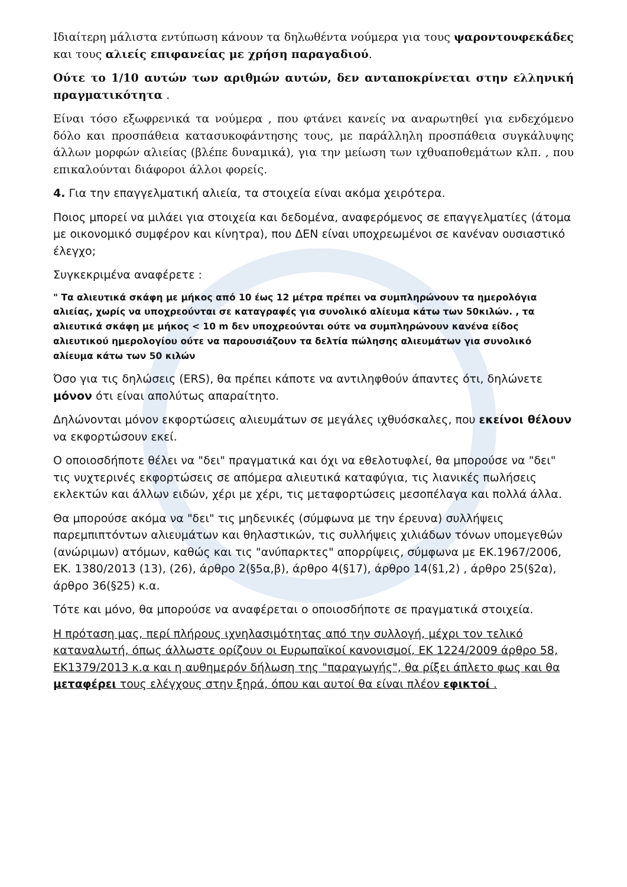Ιδιαίτερη μάλιστα εντύπωση κάνουν τα δηλωθέντα νούμερα για τους ψαροντουφεκάδες και τους αλιείς επιφανείας με χρήση παραγαδιού.
Ούτε το 1/10 αυτών των αριθμών αυτών, δεν ανταποκρίνεται στην ελληνική πραγματικότητα .
Είναι τόσο εξωφρενικά τα νούμερα , που φτάνει κανείς να αναρωτηθεί για ενδεχόμενο δόλο και προσπάθεια κατασυκοφάντησης τους, με παράλληλη προσπάθεια συγκάλυψης άλλων μορφών αλιείας (βλέπε δυναμικά), για την μείωση των ιχθυαποθεμάτων κλπ. , που επικαλούνται διάφοροι άλλοι φορείς.
4. Για την επαγγελματική αλιεία, τα στοιχεία είναι ακόμα χειρότερα.
Ποιος μπορεί να μιλάει για στοιχεία και δεδομένα, αναφερόμενος σε επαγγελματίες (άτομα με οικονομικό συμφέρον και κίνητρα), που ΔΕΝ είναι υποχρεωμένοι σε κανέναν ουσιαστικό έλεγχο;
Συγκεκριμένα αναφέρετε :
" Τα αλιευτικά σκάφη με μήκος από 10 έως 12 μέτρα πρέπει να συμπληρώνουν τα ημερολόγια αλιείας, χωρίς να υποχρεούνται σε καταγραφές για συνολικό αλίευμα κάτω των 50κιλών. , τα αλιευτικά σκάφη με μήκος < 10 m δεν υποχρεούνται ούτε να συμπληρώνουν κανένα είδος αλιευτικού ημερολογίου ούτε να παρουσιάζουν τα δελτία πώλησης αλιευμάτων για συνολικό αλίευμα κάτω των 50 κιλών
Όσο για τις δηλώσεις (ERS), θα πρέπει κάποτε να αντιληφθούν άπαντες ότι, δηλώνετε μόνον ότι είναι απολύτως απαραίτητο.
Δηλώνονται μόνον εκφορτώσεις αλιευμάτων σε μεγάλες ιχθυόσκαλες, που εκείνοι θέλουν να εκφορτώσουν εκεί.
Ο οποιοσδήποτε θέλει να "δει" πραγματικά και όχι να εθελοτυφλεί, θα μπορούσε να "δει" τις νυχτερινές εκφορτώσεις σε απόμερα αλιευτικά καταφύγια, τις λιανικές πωλήσεις εκλεκτών και άλλων ειδών, χέρι με χέρι, τις μεταφορτώσεις μεσοπέλαγα και πολλά άλλα.
Θα μπορούσε ακόμα να "δει" τις μηδενικές (σύμφωνα με την έρευνα) συλλήψεις παρεμπιπτόντων αλιευμάτων και θηλαστικών, τις συλλήψεις χιλιάδων τόνων υπομεγεθών (ανώριμων) ατόμων, καθώς και τις "ανύπαρκτες" απορρίψεις, σύμφωνα με ΕΚ.1967/2006, ΕΚ. 1380/2013 (13), (26), άρθρο 2(§5α,β), άρθρο 4(§17), άρθρο 14(§1,2) , άρθρο 25(§2α), άρθρο 36(§25) κ.α.
Τότε και μόνο, θα μπορούσε να αναφέρεται ο οποιοσδήποτε σε πραγματικά στοιχεία.
Η πρόταση μας, περί πλήρους ιχνηλασιμότητας από την συλλογή, μέχρι τον τελικό καταναλωτή, όπως άλλωστε ορίζουν οι Ευρωπαϊκοί κανονισμοί, ΕΚ 1224/2009 άρθρο 58, ΕΚ1379/2013 κ.α και η αυθημερόν δήλωση της "παραγωγής", θα ρίξει άπλετο φως και θα μεταφέρει τους ελέγχους στην ξηρά, όπου και αυτοί θα είναι πλέον εφικτοί .